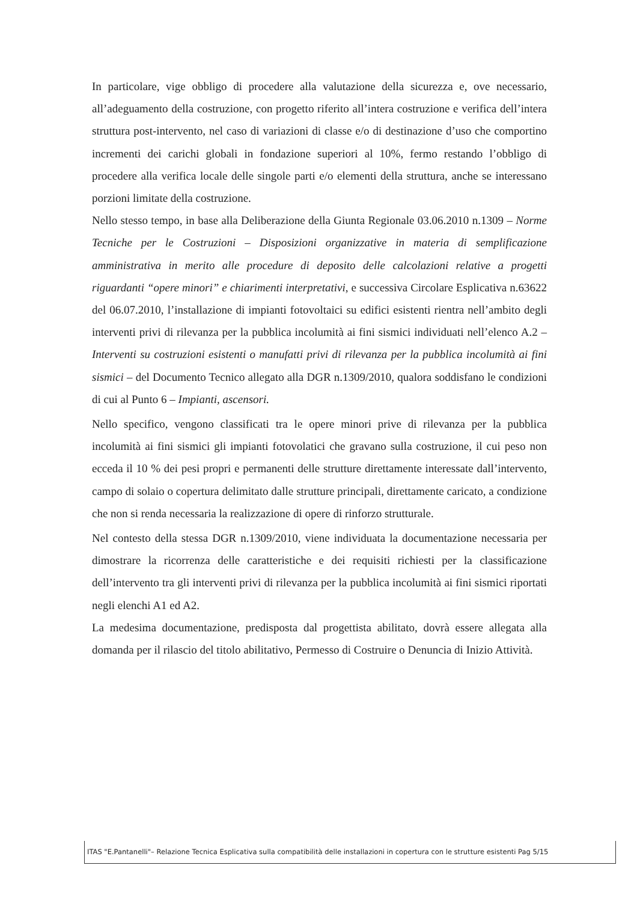In particolare, vige obbligo di procedere alla valutazione della sicurezza e, ove necessario, all’adeguamento della costruzione, con progetto riferito all’intera costruzione e verifica dell’intera struttura post-intervento, nel caso di variazioni di classe e/o di destinazione d’uso che comportino incrementi dei carichi globali in fondazione superiori al 10%, fermo restando l’obbligo di procedere alla verifica locale delle singole parti e/o elementi della struttura, anche se interessano porzioni limitate della costruzione.
Nello stesso tempo, in base alla Deliberazione della Giunta Regionale 03.06.2010 n.1309 – Norme Tecniche per le Costruzioni – Disposizioni organizzative in materia di semplificazione amministrativa in merito alle procedure di deposito delle calcolazioni relative a progetti riguardanti “opere minori” e chiarimenti interpretativi, e successiva Circolare Esplicativa n.63622 del 06.07.2010, l’installazione di impianti fotovoltaici su edifici esistenti rientra nell’ambito degli interventi privi di rilevanza per la pubblica incolumità ai fini sismici individuati nell’elenco A.2 – Interventi su costruzioni esistenti o manufatti privi di rilevanza per la pubblica incolumità ai fini sismici – del Documento Tecnico allegato alla DGR n.1309/2010, qualora soddisfano le condizioni di cui al Punto 6 – Impianti, ascensori.
Nello specifico, vengono classificati tra le opere minori prive di rilevanza per la pubblica incolumità ai fini sismici gli impianti fotovolatici che gravano sulla costruzione, il cui peso non ecceda il 10 % dei pesi propri e permanenti delle strutture direttamente interessate dall’intervento, campo di solaio o copertura delimitato dalle strutture principali, direttamente caricato, a condizione che non si renda necessaria la realizzazione di opere di rinforzo strutturale.
Nel contesto della stessa DGR n.1309/2010, viene individuata la documentazione necessaria per dimostrare la ricorrenza delle caratteristiche e dei requisiti richiesti per la classificazione dell’intervento tra gli interventi privi di rilevanza per la pubblica incolumità ai fini sismici riportati negli elenchi A1 ed A2.
La medesima documentazione, predisposta dal progettista abilitato, dovrà essere allegata alla domanda per il rilascio del titolo abilitativo, Permesso di Costruire o Denuncia di Inizio Attività.
ITAS "E.Pantanelli"– Relazione Tecnica Esplicativa sulla compatibilità delle installazioni in copertura con le strutture esistenti Pag 5/15